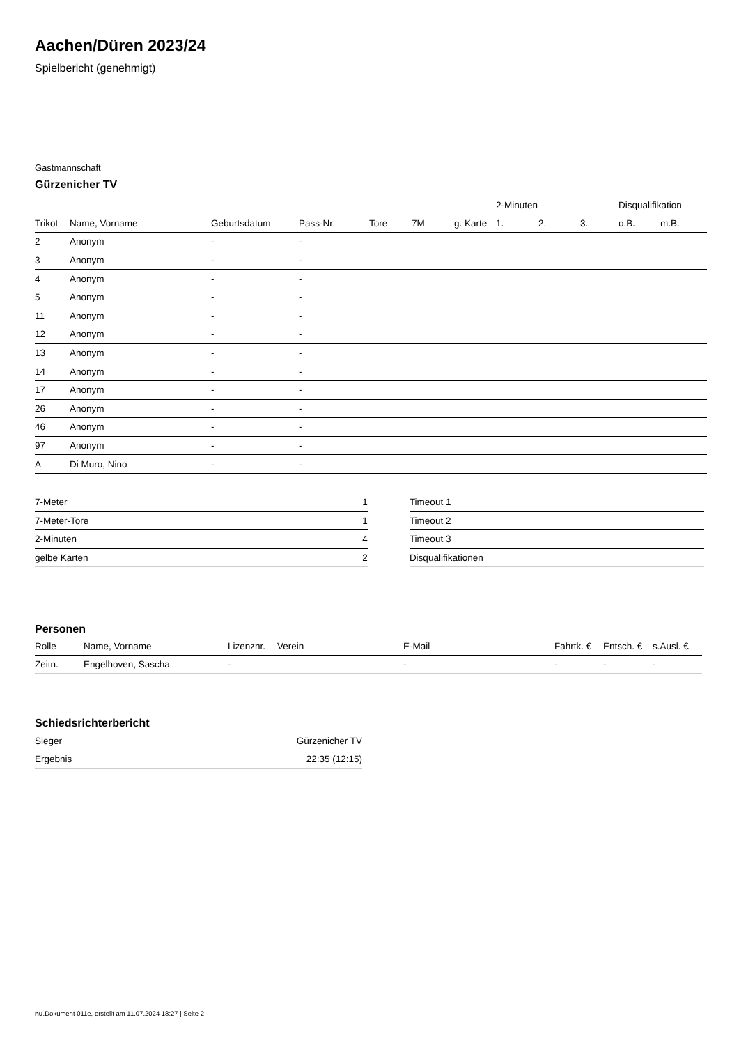Aachen/Düren 2023/24
Spielbericht (genehmigt)
Gastmannschaft
Gürzenicher TV
| | | | | | | | 2-Minuten | | | Disqualifikation | |
| --- | --- | --- | --- | --- | --- | --- | --- | --- | --- | --- | --- |
| Trikot | Name, Vorname | Geburtsdatum | Pass-Nr | Tore | 7M | g. Karte | 1. | 2. | 3. | o.B. | m.B. |
| 2 | Anonym | - | - | | | | | | | | |
| 3 | Anonym | - | - | | | | | | | | |
| 4 | Anonym | - | - | | | | | | | | |
| 5 | Anonym | - | - | | | | | | | | |
| 11 | Anonym | - | - | | | | | | | | |
| 12 | Anonym | - | - | | | | | | | | |
| 13 | Anonym | - | - | | | | | | | | |
| 14 | Anonym | - | - | | | | | | | | |
| 17 | Anonym | - | - | | | | | | | | |
| 26 | Anonym | - | - | | | | | | | | |
| 46 | Anonym | - | - | | | | | | | | |
| 97 | Anonym | - | - | | | | | | | | |
| A | Di Muro, Nino | - | - | | | | | | | | |
| 7-Meter | 1 |
| 7-Meter-Tore | 1 |
| 2-Minuten | 4 |
| gelbe Karten | 2 |
| Timeout 1 |
| Timeout 2 |
| Timeout 3 |
| Disqualifikationen |
Personen
| Rolle | Name, Vorname | Lizenznr. | Verein | E-Mail | Fahrtk. € | Entsch. € | s.Ausl. € |
| --- | --- | --- | --- | --- | --- | --- | --- |
| Zeitn. | Engelhoven, Sascha | - | | - | - | - | - |
Schiedsrichterbericht
| Sieger | Gürzenicher TV |
| Ergebnis | 22:35 (12:15) |
nu.Dokument 011e, erstellt am 11.07.2024 18:27 | Seite 2